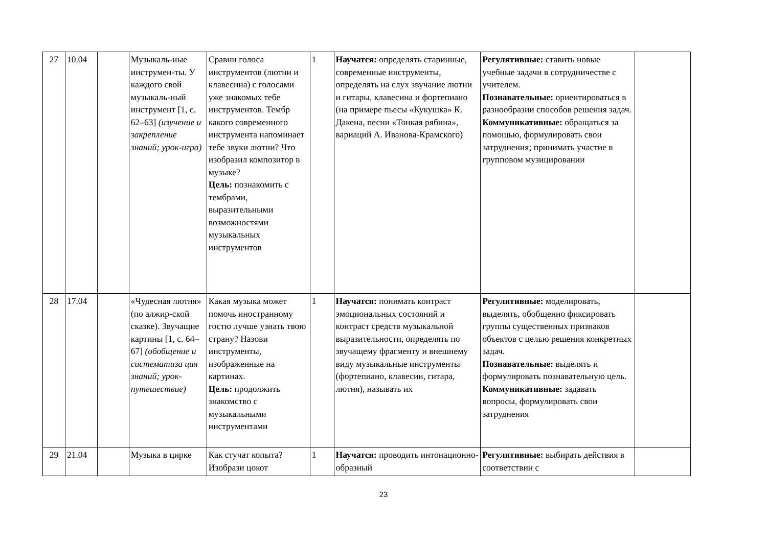| 27 | 10.04 | | Музыкаль-ные инструмен-ты. У каждого свой музыкаль-ный инструмент [1, с. 62–63] (изучение и закрепление знаний; урок-игра) | Сравни голоса инструментов (лютни и клавесина) с голосами уже знакомых тебе инструментов. Тембр какого современного инструмента напоминает тебе звуки лютни? Что изобразил композитор в музыке? Цель: познакомить с тембрами, выразительными возможностями музыкальных инструментов | 1 | Научатся: определять старинные, современные инструменты, определять на слух звучание лютни и гитары, клавесина и фортепиано (на примере пьесы «Кукушка» К. Дакена, песни «Тонкая рябина», вариаций А. Иванова-Крамского) | Регулятивные: ставить новые учебные задачи в сотрудничестве с учителем. Познавательные: ориентироваться в разнообразии способов решения задач. Коммуникативные: обращаться за помощью, формулировать свои затруднения; принимать участие в групповом музицировании | |
| 28 | 17.04 | | «Чудесная лютня» (по алжир-ской сказке). Звучащие картины [1, с. 64–67] (обобщение и систематиза ция знаний; урок-путешествие) | Какая музыка может помочь иностранному гостю лучше узнать твою страну? Назови инструменты, изображенные на картинах. Цель: продолжить знакомство с музыкальными инструментами | 1 | Научатся: понимать контраст эмоциональных состояний и контраст средств музыкальной выразительности, определять по звучащему фрагменту и внешнему виду музыкальные инструменты (фортепиано, клавесин, гитара, лютня), называть их | Регулятивные: моделировать, выделять, обобщенно фиксировать группы существенных признаков объектов с целью решения конкретных задач. Познавательные: выделять и формулировать познавательную цель. Коммуникативные: задавать вопросы, формулировать свои затруднения | |
| 29 | 21.04 | | Музыка в цирке | Как стучат копыта? Изобрази цокот | 1 | Научатся: проводить интонационно-образный | Регулятивные: выбирать действия в соответствии с | |
23